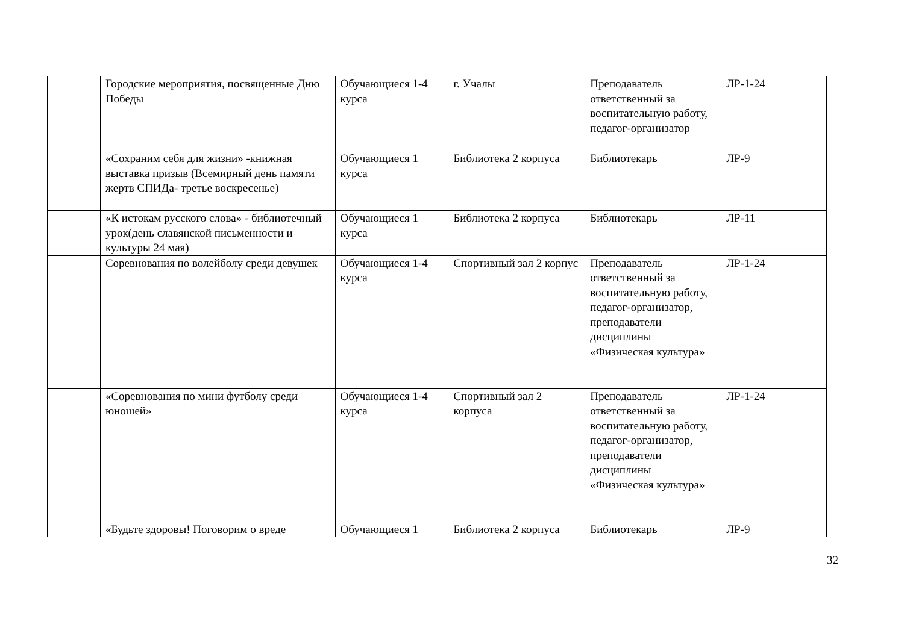| | Городские мероприятия, посвященные Дню Победы | Обучающиеся 1-4 курса | г. Учалы | Преподаватель ответственный за воспитательную работу, педагог-организатор | ЛР-1-24 |
| | «Сохраним себя для жизни» -книжная выставка призыв (Всемирный день памяти жертв СПИДа- третье воскресенье) | Обучающиеся 1 курса | Библиотека 2 корпуса | Библиотекарь | ЛР-9 |
| | «К истокам русского слова» - библиотечный урок(день славянской письменности и культуры 24 мая) | Обучающиеся 1 курса | Библиотека 2 корпуса | Библиотекарь | ЛР-11 |
| | Соревнования по волейболу среди девушек | Обучающиеся 1-4 курса | Спортивный зал 2 корпус | Преподаватель ответственный за воспитательную работу, педагог-организатор, преподаватели дисциплины «Физическая культура» | ЛР-1-24 |
| | «Соревнования по мини футболу среди юношей» | Обучающиеся 1-4 курса | Спортивный зал 2 корпуса | Преподаватель ответственный за воспитательную работу, педагог-организатор, преподаватели дисциплины «Физическая культура» | ЛР-1-24 |
| | «Будьте здоровы! Поговорим о вреде | Обучающиеся 1 | Библиотека 2 корпуса | Библиотекарь | ЛР-9 |
32